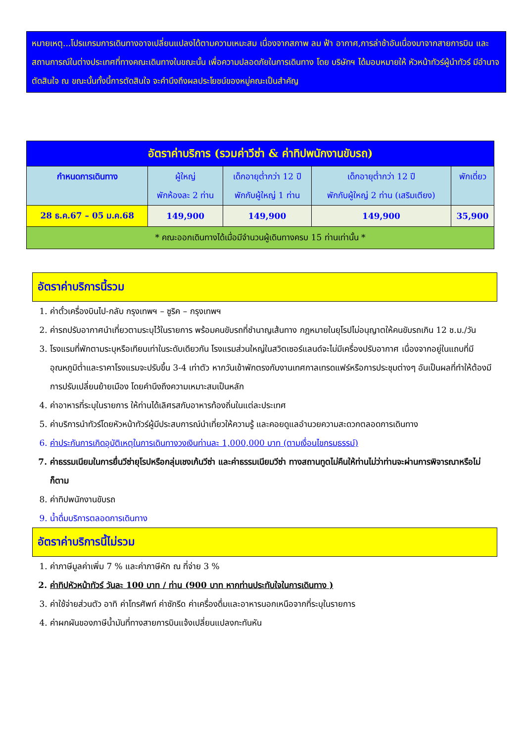หมายเหตุ...โปรแกรมการเดินทางอาจเปลี่ยนแปลงได้ตามความเหมะสม เนื่องจากสภาพ ลม ฟ้า อากาศ,การล่าช้าอันเนื่องมาจากสายการบิน และสถานการณ์ในต่างประเทศที่ทางคณะเดินทางในขณะนั้น เพื่อความปลอดภัยในการเดินทาง โดย บริษัทฯ ได้มอบหมายให้ หัวหน้าทัวร์ผู้นำทัวร์ มีอำนาจตัดสินใจ ณ ขณะนั้นทั้งนี้การตัดสินใจ จะคำนึงถึงผลประโยชน์ของหมู่คณะเป็นสำคัญ
| อัตราค่าบริการ (รวมค่าวีซ่า & ค่าทิปพนักงานขับรถ) | | | | |
| กำหนดการเดินทาง | ผู้ใหญ่ พักห้องละ 2 ท่าน | เด็กอายุต่ำกว่า 12 ปี พักกับผู้ใหญ่ 1 ท่าน | เด็กอายุต่ำกว่า 12 ปี พักกับผู้ใหญ่ 2 ท่าน (เสริมเตียง) | พักเดี่ยว |
| 28 ธ.ค.67 – 05 ม.ค.68 | 149,900 | 149,900 | 149,900 | 35,900 |
| * คณะออกเดินทางได้เมื่อมีจำนวนผู้เดินทางครบ 15 ท่านเท่านั้น * | | | | |
อัตราค่าบริการนี้รวม
1. ค่าตั๋วเครื่องบินไป-กลับ กรุงเทพฯ – ซูริค – กรุงเทพฯ
2. ค่ารถปรับอากาศนำเที่ยวตามระบุไว้ในรายการ พร้อมคนขับรถที่ชำนาญเส้นทาง กฎหมายในยุโรปไม่อนุญาตให้คนขับรถเกิน 12 ช.ม./วัน
3. โรงแรมที่พักตามระบุหรือเทียบเท่าในระดับเดียวกัน โรงแรมส่วนใหญ่ในสวิตเซอร์แลนด์จะไม่มีเครื่องปรับอากาศ เนื่องจากอยู่ในแถบที่มีอุณหภูมิต่ำและราคาโรงแรมจะปรับขึ้น 3-4 เท่าตัว หากวันเข้าพักตรงกับงานเทศกาลเทรดแฟร์หรือการประชุมต่างๆ อันเป็นผลที่ทำให้ต้องมีการปรับเปลี่ยนย้ายเมือง โดยคำนึงถึงความเหมาะสมเป็นหลัก
4. ค่าอาหารที่ระบุในรายการ ให้ท่านได้เลิศรสกับอาหารท้องถิ่นในแต่ละประเทศ
5. ค่าบริการนำทัวร์โดยหัวหน้าทัวร์ผู้มีประสบการณ์นำเที่ยวให้ความรู้ และคอยดูแลอำนวยความสะดวกตลอดการเดินทาง
6. ค่าประกันการเกิดอุบัติเหตุในการเดินทางวงเงินท่านละ 1,000,000 บาท (ตามเงื่อนไขกรมธรรม์)
7. ค่าธรรมเนียมในการยื่นวีซ่ายุโรปหรือกลุ่มเชงเก้นวีซ่า และค่าธรรมเนียมวีซ่า ทางสถานทูตไม่คืนให้ท่านไม่ว่าท่านจะผ่านการพิจารณาหรือไม่ก็ตาม
8. ค่าทิปพนักงานขับรถ
9. น้ำดื่มบริการตลอดการเดินทาง
อัตราค่าบริการนี้ไม่รวม
1. ค่าภาษีมูลค่าเพิ่ม 7 % และค่าภาษีหัก ณ ที่จ่าย 3 %
2. ค่าทิปหัวหน้าทัวร์ วันละ 100 บาท / ท่าน (900 บาท หากท่านประทับใจในการเดินทาง )
3. ค่าใช้จ่ายส่วนตัว อาทิ ค่าโทรศัพท์ ค่าซักรีด ค่าเครื่องดื่มและอาหารนอกเหนือจากที่ระบุในรายการ
4. ค่าผกผันของภาษีน้ำมันที่ทางสายการบินแจ้งเปลี่ยนแปลงกะทันหัน